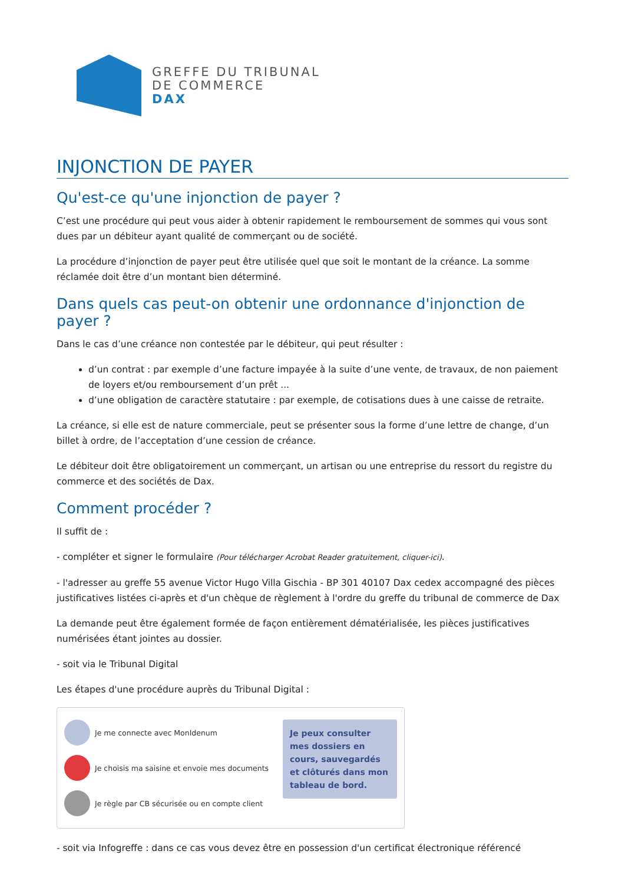GREFFE DU TRIBUNAL
DE COMMERCE
DAX
INJONCTION DE PAYER
Qu'est-ce qu'une injonction de payer ?
C’est une procédure qui peut vous aider à obtenir rapidement le remboursement de sommes qui vous sont dues par un débiteur ayant qualité de commerçant ou de société.
La procédure d’injonction de payer peut être utilisée quel que soit le montant de la créance. La somme réclamée doit être d’un montant bien déterminé.
Dans quels cas peut-on obtenir une ordonnance d'injonction de payer ?
Dans le cas d’une créance non contestée par le débiteur, qui peut résulter :
d’un contrat : par exemple d’une facture impayée à la suite d’une vente, de travaux, de non paiement de loyers et/ou remboursement d’un prêt ...
d’une obligation de caractère statutaire : par exemple, de cotisations dues à une caisse de retraite.
La créance, si elle est de nature commerciale, peut se présenter sous la forme d’une lettre de change, d’un billet à ordre, de l’acceptation d’une cession de créance.
Le débiteur doit être obligatoirement un commerçant, un artisan ou une entreprise du ressort du registre du commerce et des sociétés de Dax.
Comment procéder ?
Il suffit de :
- compléter et signer le formulaire (Pour télécharger Acrobat Reader gratuitement, cliquer-ici).
- l'adresser au greffe 55 avenue Victor Hugo Villa Gischia - BP 301 40107 Dax cedex accompagné des pièces justificatives listées ci-après et d'un chèque de règlement à l'ordre du greffe du tribunal de commerce de Dax
La demande peut être également formée de façon entièrement dématérialisée, les pièces justificatives numérisées étant jointes au dossier.
- soit via le Tribunal Digital
Les étapes d'une procédure auprès du Tribunal Digital :
Je me connecte avec MonIdenum
Je choisis ma saisine et envoie mes documents
Je règle par CB sécurisée ou en compte client
Je peux consulter mes dossiers en cours, sauvegardés et clôturés dans mon tableau de bord.
- soit via Infogreffe : dans ce cas vous devez être en possession d'un certificat électronique référencé